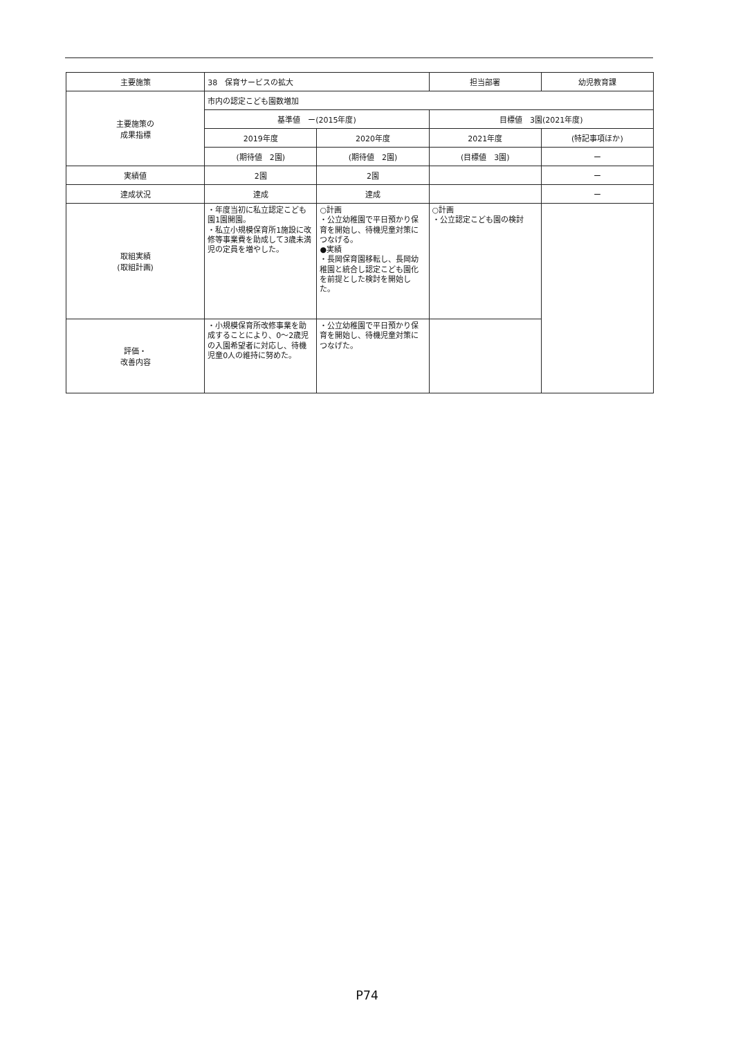| 主要施策 | 38 保育サービスの拡大 | | 担当部署 | 幼児教育課 |
| 主要施策の 成果指標 | 市内の認定こども園数増加 | | | |
| | 基準値 ー(2015年度) | | 目標値 3園(2021年度) | |
| | 2019年度 | 2020年度 | 2021年度 | (特記事項ほか) |
| | (期待値 2園) | (期待値 2園) | (目標値 3園) | ー |
| 実績値 | 2園 | 2園 | | ー |
| 達成状況 | 達成 | 達成 | | ー |
| 取組実績 (取組計画) | ・年度当初に私立認定こども園1園開園。 ・私立小規模保育所1施設に改修等事業費を助成して3歳未満児の定員を増やした。 | ○計画 ・公立幼稚園で平日預かり保育を開始し、待機児童対策につなげる。 ●実績 ・長岡保育園移転し、長岡幼稚園と統合し認定こども園化を前提とした検討を開始した。 | ○計画 ・公立認定こども園の検討 | |
| 評価・ 改善内容 | ・小規模保育所改修事業を助成することにより、0～2歳児の入園希望者に対応し、待機児童0人の維持に努めた。 | ・公立幼稚園で平日預かり保育を開始し、待機児童対策につなげた。 | | |
P74